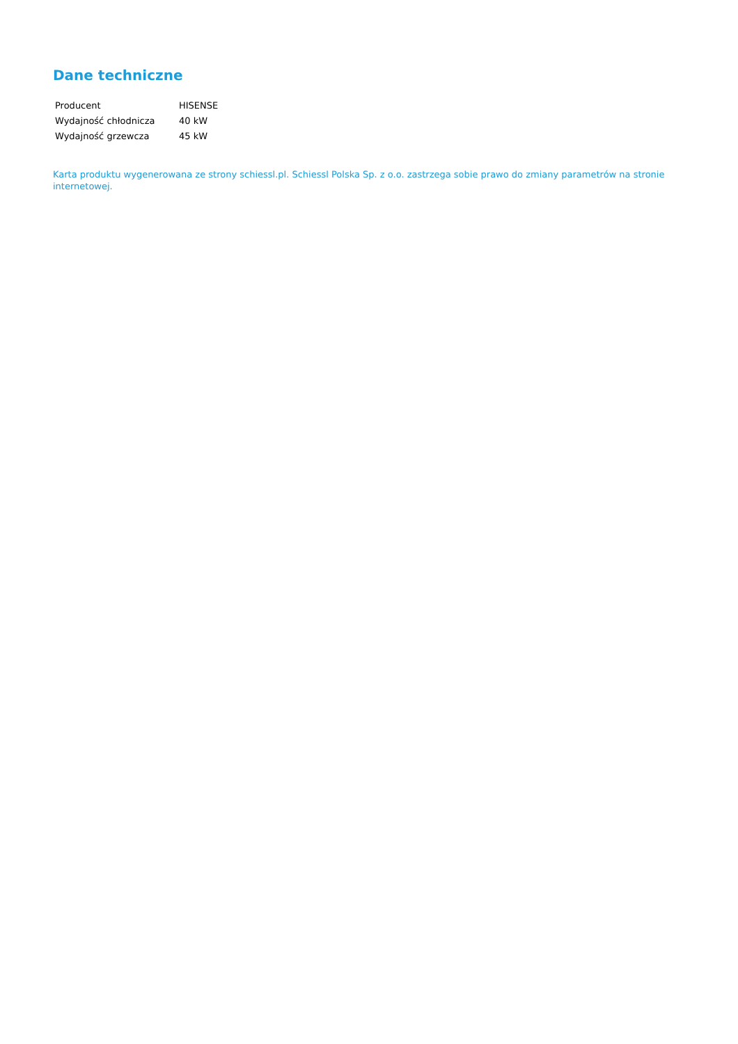Dane techniczne
| Producent | HISENSE |
| Wydajność chłodnicza | 40 kW |
| Wydajność grzewcza | 45 kW |
Karta produktu wygenerowana ze strony schiessl.pl. Schiessl Polska Sp. z o.o. zastrzega sobie prawo do zmiany parametrów na stronie internetowej.